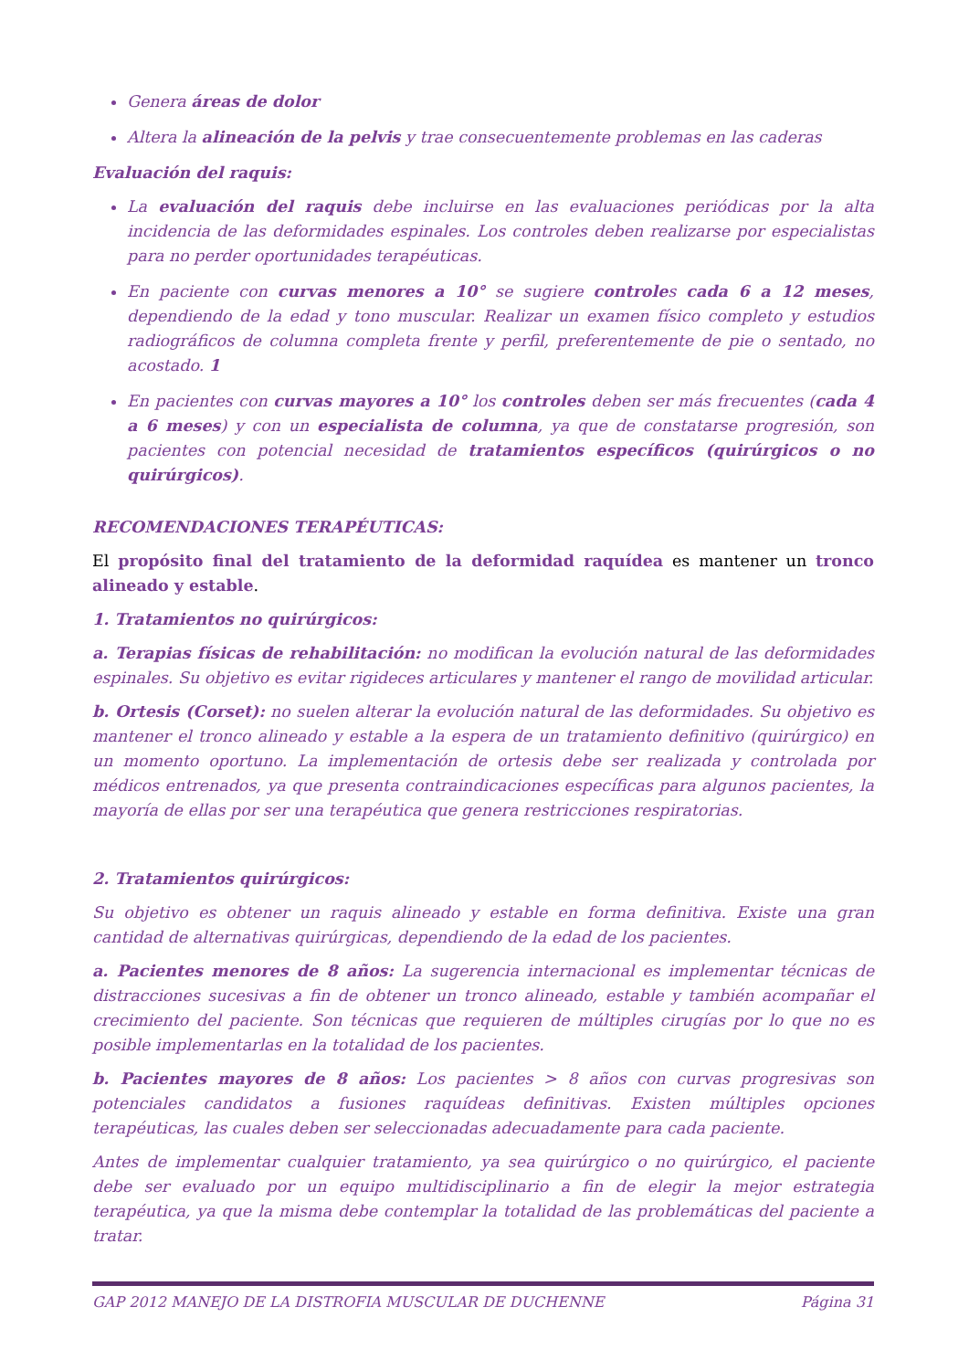Genera áreas de dolor
Altera la alineación de la pelvis y trae consecuentemente problemas en las caderas
Evaluación del raquis:
La evaluación del raquis debe incluirse en las evaluaciones periódicas por la alta incidencia de las deformidades espinales. Los controles deben realizarse por especialistas para no perder oportunidades terapéuticas.
En paciente con curvas menores a 10° se sugiere controles cada 6 a 12 meses, dependiendo de la edad y tono muscular. Realizar un examen físico completo y estudios radiográficos de columna completa frente y perfil, preferentemente de pie o sentado, no acostado. 1
En pacientes con curvas mayores a 10° los controles deben ser más frecuentes (cada 4 a 6 meses) y con un especialista de columna, ya que de constatarse progresión, son pacientes con potencial necesidad de tratamientos específicos (quirúrgicos o no quirúrgicos).
RECOMENDACIONES TERAPÉUTICAS:
El propósito final del tratamiento de la deformidad raquídea es mantener un tronco alineado y estable.
1. Tratamientos no quirúrgicos:
a. Terapias físicas de rehabilitación: no modifican la evolución natural de las deformidades espinales. Su objetivo es evitar rigideces articulares y mantener el rango de movilidad articular.
b. Ortesis (Corset): no suelen alterar la evolución natural de las deformidades. Su objetivo es mantener el tronco alineado y estable a la espera de un tratamiento definitivo (quirúrgico) en un momento oportuno. La implementación de ortesis debe ser realizada y controlada por médicos entrenados, ya que presenta contraindicaciones específicas para algunos pacientes, la mayoría de ellas por ser una terapéutica que genera restricciones respiratorias.
2. Tratamientos quirúrgicos:
Su objetivo es obtener un raquis alineado y estable en forma definitiva. Existe una gran cantidad de alternativas quirúrgicas, dependiendo de la edad de los pacientes.
a. Pacientes menores de 8 años: La sugerencia internacional es implementar técnicas de distracciones sucesivas a fin de obtener un tronco alineado, estable y también acompañar el crecimiento del paciente. Son técnicas que requieren de múltiples cirugías por lo que no es posible implementarlas en la totalidad de los pacientes.
b. Pacientes mayores de 8 años: Los pacientes > 8 años con curvas progresivas son potenciales candidatos a fusiones raquídeas definitivas. Existen múltiples opciones terapéuticas, las cuales deben ser seleccionadas adecuadamente para cada paciente.
Antes de implementar cualquier tratamiento, ya sea quirúrgico o no quirúrgico, el paciente debe ser evaluado por un equipo multidisciplinario a fin de elegir la mejor estrategia terapéutica, ya que la misma debe contemplar la totalidad de las problemáticas del paciente a tratar.
GAP 2012 MANEJO DE LA DISTROFIA MUSCULAR DE DUCHENNE Página 31